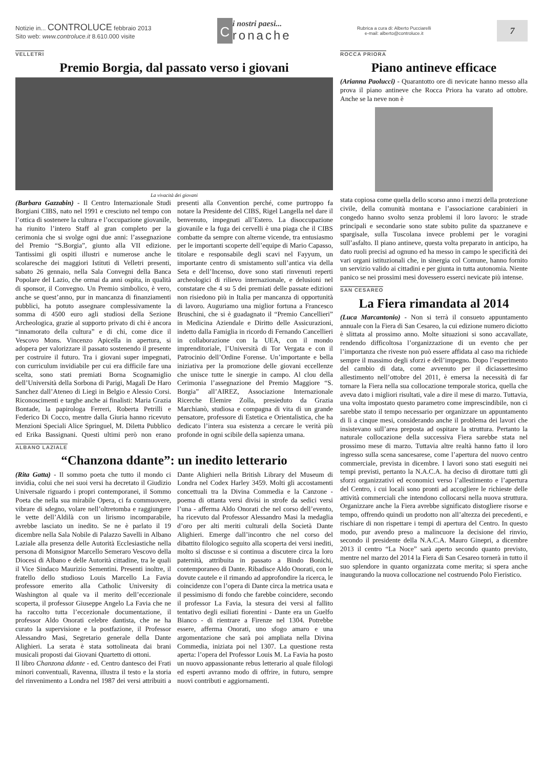Notizie in... CONTROLUCE febbraio 2013
Sito web: www.controluce.it 8.610.000 visite
C
i nostri paesi...
ronache
Rubrica a cura di: Alberto Pucciarelli
e-mail: alberto@controluce.it
7
VELLETRI
Premio Borgia, dal passato verso i giovani
La vivacità dei giovani
(Barbara Gazzabin) - Il Centro Internazionale Studi Borgiani CIBS, nato nel 1991 e cresciuto nel tempo con l’ottica di sostenere la cultura e l’occupazione giovanile, ha riunito l’intero Staff al gran completo per la cerimonia che si svolge ogni due anni: l’assegnazione del Premio “S.Borgia”, giunto alla VII edizione. Tantissimi gli ospiti illustri e numerose anche le scolaresche dei maggiori Istituti di Velletri presenti, sabato 26 gennaio, nella Sala Convegni della Banca Popolare del Lazio, che ormai da anni ospita, in qualità di sponsor, il Convegno. Un Premio simbolico, è vero, anche se quest’anno, pur in mancanza di finanziamenti pubblici, ha potuto assegnare complessivamente la somma di 4500 euro agli studiosi della Sezione Archeologica, grazie al supporto privato di chi è ancora “innamorato della cultura” e di chi, come dice il Vescovo Mons. Vincenzo Apicella in apertura, si adopera per valorizzare il passato sostenendo il presente per costruire il futuro. Tra i giovani super impegnati, con curriculum invidiabile per cui era difficile fare una scelta, sono stati premiati Borna Scognamiglio dell’Università della Sorbona di Parigi, Magalì De Haro Sanchez dall’Ateneo di Liegi in Belgio e Alessio Corsi. Riconoscimenti e targhe anche ai finalisti: Maria Grazia Bontade, la papirologa Ferreri, Roberta Petrilli e Federico Di Cocco, mentre dalla Giuria hanno ricevuto Menzioni Speciali Alice Springuel, M. Diletta Pubblico ed Erika Bassignani. Questi ultimi però non erano presenti alla Convention perché, come purtroppo fa notare la Presidente del CIBS, Rigel Langella nel dare il benvenuto, impegnati all’Estero. La disoccupazione giovanile e la fuga dei cervelli è una piaga che il CIBS combatte da sempre con alterne vicende, tra entusiasmo per le importanti scoperte dell’equipe di Mario Capasso, titolare e responsabile degli scavi nel Fayyum, un importante centro di smistamento sull’antica via della Seta e dell’Incenso, dove sono stati rinvenuti reperti archeologici di rilievo internazionale, e delusioni nel constatare che 4 su 5 dei premiati delle passate edizioni non risiedono più in Italia per mancanza di opportunità di lavoro. Auguriamo una miglior fortuna a Francesco Bruschini, che si è guadagnato il “Premio Cancellieri” in Medicina Aziendale e Diritto delle Assicurazioni, indetto dalla Famiglia in ricordo di Fernando Cancellieri in collaborazione con la UEA, con il mondo imprenditoriale, l’Università di Tor Vergata e con il Patrocinio dell’Ordine Forense. Un’importante e bella iniziativa per la promozione delle giovani eccellenze che unisce tutte le sinergie in campo. Al clou della Cerimonia l’assegnazione del Premio Maggiore “S. Borgia” all’AIREZ, Associazione Internazionale Ricerche Elemire Zolla, presieduto da Grazia Marchianò, studiosa e compagna di vita di un grande pensatore, professore di Estetica e Orientalistica, che ha dedicato l’intera sua esistenza a cercare le verità più profonde in ogni scibile della sapienza umana.
ALBANO LAZIALE
“Chanzona ddante”: un inedito letterario
(Rita Gatta) - Il sommo poeta che tutto il mondo ci invidia, colui che nei suoi versi ha decretato il Giudizio Universale riguardo i propri contemporanei, il Sommo Poeta che nella sua mirabile Opera, ci fa commuovere, vibrare di sdegno, volare nell’oltretomba e raggiungere le vette dell’Aldilà con un lirismo incomparabile, avrebbe lasciato un inedito. Se ne è parlato il 19 dicembre nella Sala Nobile di Palazzo Savelli in Albano Laziale alla presenza delle Autorità Ecclesiastiche nella persona di Monsignor Marcello Semeraro Vescovo della Diocesi di Albano e delle Autorità cittadine, tra le quali il Vice Sindaco Maurizio Sementini. Presenti inoltre, il fratello dello studioso Louis Marcello La Favia professore emerito alla Catholic University di Washington al quale va il merito dell’eccezionale scoperta, il professor Giuseppe Angelo La Favia che ne ha raccolto tutta l’eccezionale documentazione, il professor Aldo Onorati celebre dantista, che ne ha curato la supervisione e la postfazione, il Professor Alessandro Masi, Segretario generale della Dante Alighieri. La serata è stata sottolineata dai brani musicali proposti dai Giovani Quartetto di ottoni.
Il libro Chanzona ddante - ed. Centro dantesco dei Frati minori conventuali, Ravenna, illustra il testo e la storia del rinvenimento a Londra nel 1987 dei versi attribuiti a Dante Alighieri nella British Library del Museum di Londra nel Codex Harley 3459. Molti gli accostamenti concettuali tra la Divina Commedia e la Canzone - poema di ottanta versi divisi in strofe da sedici versi l’una - afferma Aldo Onorati che nel corso dell’evento, ha ricevuto dal Professor Alessandro Masi la medaglia d’oro per alti meriti culturali della Società Dante Alighieri. Emerge dall’incontro che nel corso del dibattito filologico seguito alla scoperta dei versi inediti, molto si discusse e si continua a discutere circa la loro paternità, attribuita in passato a Bindo Bonichi, contemporaneo di Dante. Ribadisce Aldo Onorati, con le dovute cautele e il rimando ad approfondire la ricerca, le coincidenze con l’opera di Dante circa la metrica usata e il pessimismo di fondo che farebbe coincidere, secondo il professor La Favia, la stesura dei versi al fallito tentativo degli esiliati fiorentini - Dante era un Guelfo Bianco - di rientrare a Firenze nel 1304. Potrebbe essere, afferma Onorati, uno sfogo amaro e una argomentazione che sarà poi ampliata nella Divina Commedia, iniziata poi nel 1307. La questione resta aperta: l’opera del Professor Louis M. La Favia ha posto un nuovo appassionante rebus letterario al quale filologi ed esperti avranno modo di offrire, in futuro, sempre nuovi contributi e aggiornamenti.
ROCCA PRIORA
Piano antineve efficace
(Arianna Paolucci) - Quarantotto ore di nevicate hanno messo alla prova il piano antineve che Rocca Priora ha varato ad ottobre. Anche se la neve non è
stata copiosa come quella dello scorso anno i mezzi della protezione civile, della comunità montana e l’associazione carabinieri in congedo hanno svolto senza problemi il loro lavoro: le strade principali e secondarie sono state subito pulite da spazzaneve e spargisale, sulla Tuscolana invece problemi per le voragini sull’asfalto. Il piano antineve, questa volta preparato in anticipo, ha dato ruoli precisi ad ognuno ed ha messo in campo le specificità dei vari organi istituzionali che, in sinergia col Comune, hanno fornito un servizio valido ai cittadini e per giunta in tutta autonomia. Niente panico se nei prossimi mesi dovessero esserci nevicate più intense.
SAN CESAREO
La Fiera rimandata al 2014
(Luca Marcantonio) - Non si terrà il consueto appuntamento annuale con la Fiera di San Cesareo, la cui edizione numero diciotto è slittata al prossimo anno. Molte situazioni si sono accavallate, rendendo difficoltosa l’organizzazione di un evento che per l’importanza che riveste non può essere affidata al caso ma richiede sempre il massimo degli sforzi e dell’impegno. Dopo l’esperimento del cambio di data, come avvenuto per il diciassettesimo allestimento nell’ottobre del 2011, è emersa la necessità di far tornare la Fiera nella sua collocazione temporale storica, quella che aveva dato i migliori risultati, vale a dire il mese di marzo. Tuttavia, una volta impostato questo parametro come imprescindibile, non ci sarebbe stato il tempo necessario per organizzare un appuntamento di lì a cinque mesi, considerando anche il problema dei lavori che insistevano sull’area preposta ad ospitare la struttura. Pertanto la naturale collocazione della successiva Fiera sarebbe stata nel prossimo mese di marzo. Tuttavia altre realtà hanno fatto il loro ingresso sulla scena sancesarese, come l’apertura del nuovo centro commerciale, prevista in dicembre. I lavori sono stati eseguiti nei tempi previsti, pertanto la N.A.C.A. ha deciso di dirottare tutti gli sforzi organizzativi ed economici verso l’allestimento e l’apertura del Centro, i cui locali sono pronti ad accogliere le richieste delle attività commerciali che intendono collocarsi nella nuova struttura. Organizzare anche la Fiera avrebbe significato distogliere risorse e tempo, offrendo quindi un prodotto non all’altezza dei precedenti, e rischiare di non rispettare i tempi di apertura del Centro. In questo modo, pur avendo preso a malincuore la decisione del rinvio, secondo il presidente della N.A.C.A. Mauro Ginepri, a dicembre 2013 il centro “La Noce” sarà aperto secondo quanto previsto, mentre nel marzo del 2014 la Fiera di San Cesareo tornerà in tutto il suo splendore in quanto organizzata come merita; si spera anche inaugurando la nuova collocazione nel costruendo Polo Fieristico.